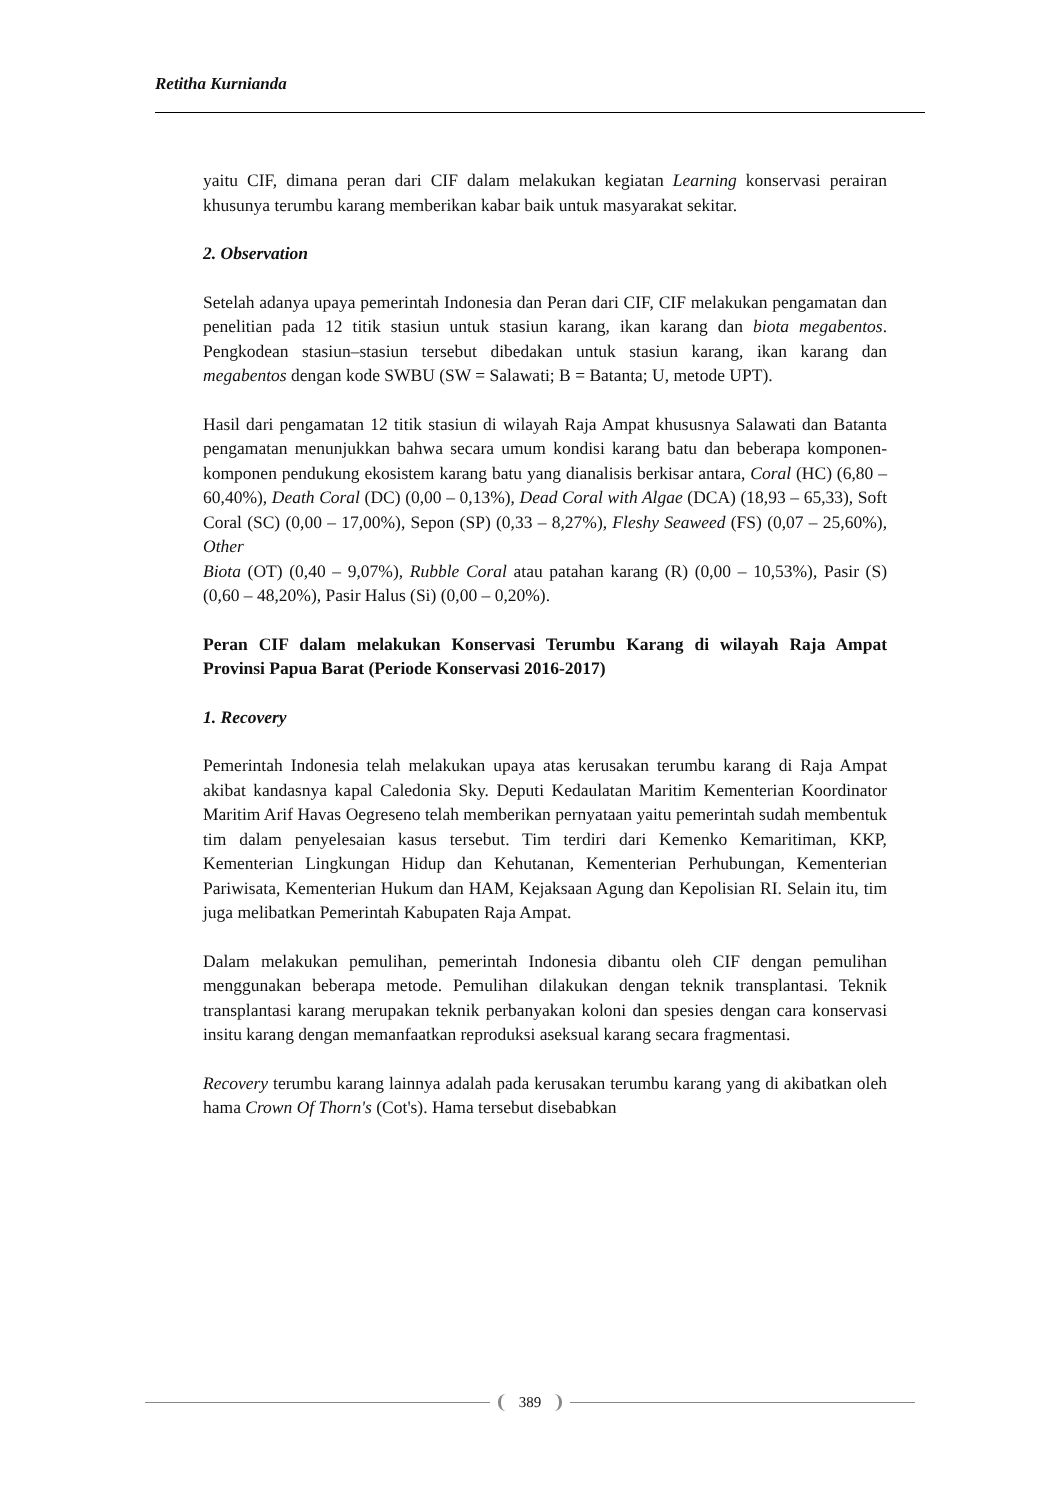Retitha Kurnianda
yaitu CIF, dimana peran dari CIF dalam melakukan kegiatan Learning konservasi perairan khusunya terumbu karang memberikan kabar baik untuk masyarakat sekitar.
2. Observation
Setelah adanya upaya pemerintah Indonesia dan Peran dari CIF, CIF melakukan pengamatan dan penelitian pada 12 titik stasiun untuk stasiun karang, ikan karang dan biota megabentos. Pengkodean stasiun–stasiun tersebut dibedakan untuk stasiun karang, ikan karang dan megabentos dengan kode SWBU (SW = Salawati; B = Batanta; U, metode UPT).
Hasil dari pengamatan 12 titik stasiun di wilayah Raja Ampat khususnya Salawati dan Batanta pengamatan menunjukkan bahwa secara umum kondisi karang batu dan beberapa komponen-komponen pendukung ekosistem karang batu yang dianalisis berkisar antara, Coral (HC) (6,80 – 60,40%), Death Coral (DC) (0,00 – 0,13%), Dead Coral with Algae (DCA) (18,93 – 65,33), Soft Coral (SC) (0,00 – 17,00%), Sepon (SP) (0,33 – 8,27%), Fleshy Seaweed (FS) (0,07 – 25,60%), Other
Biota (OT) (0,40 – 9,07%), Rubble Coral atau patahan karang (R) (0,00 – 10,53%), Pasir (S) (0,60 – 48,20%), Pasir Halus (Si) (0,00 – 0,20%).
Peran CIF dalam melakukan Konservasi Terumbu Karang di wilayah Raja Ampat Provinsi Papua Barat (Periode Konservasi 2016-2017)
1. Recovery
Pemerintah Indonesia telah melakukan upaya atas kerusakan terumbu karang di Raja Ampat akibat kandasnya kapal Caledonia Sky. Deputi Kedaulatan Maritim Kementerian Koordinator Maritim Arif Havas Oegreseno telah memberikan pernyataan yaitu pemerintah sudah membentuk tim dalam penyelesaian kasus tersebut. Tim terdiri dari Kemenko Kemaritiman, KKP, Kementerian Lingkungan Hidup dan Kehutanan, Kementerian Perhubungan, Kementerian Pariwisata, Kementerian Hukum dan HAM, Kejaksaan Agung dan Kepolisian RI. Selain itu, tim juga melibatkan Pemerintah Kabupaten Raja Ampat.
Dalam melakukan pemulihan, pemerintah Indonesia dibantu oleh CIF dengan pemulihan menggunakan beberapa metode. Pemulihan dilakukan dengan teknik transplantasi. Teknik transplantasi karang merupakan teknik perbanyakan koloni dan spesies dengan cara konservasi insitu karang dengan memanfaatkan reproduksi aseksual karang secara fragmentasi.
Recovery terumbu karang lainnya adalah pada kerusakan terumbu karang yang di akibatkan oleh hama Crown Of Thorn's (Cot's). Hama tersebut disebabkan
389